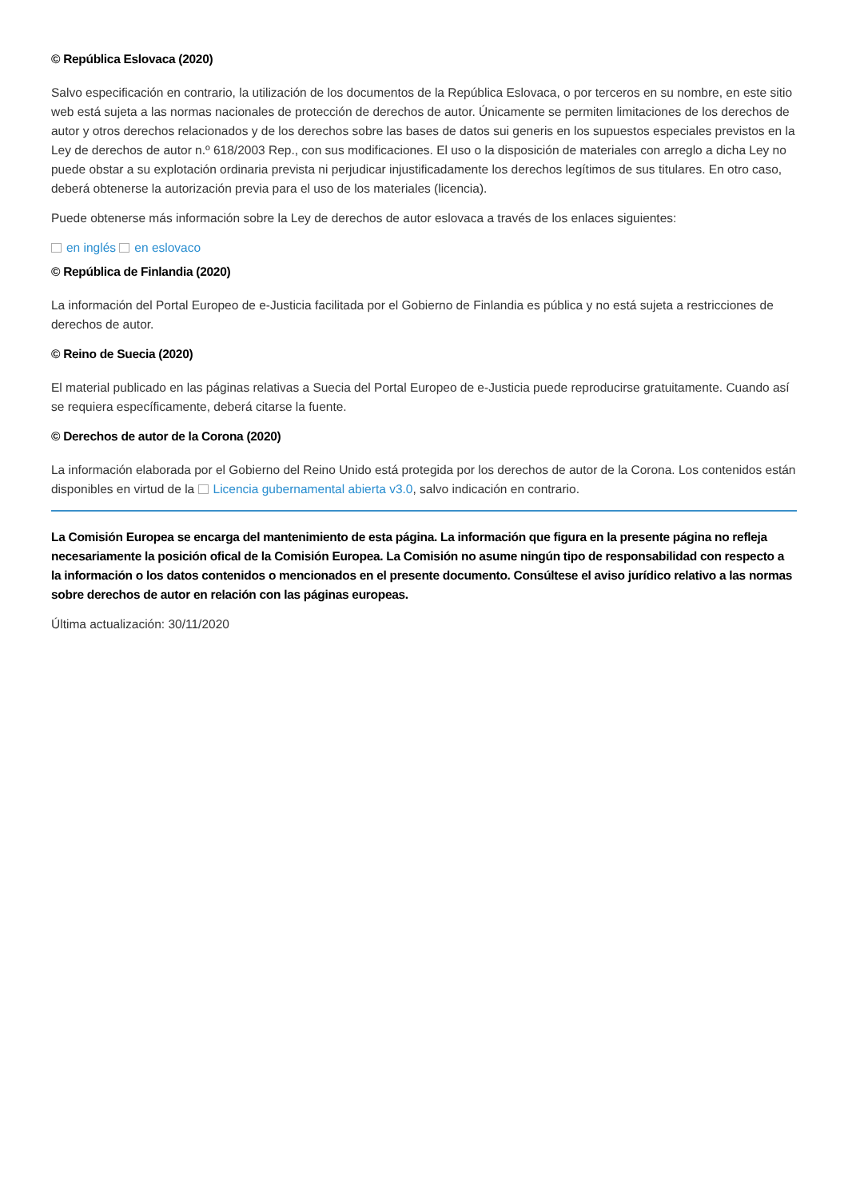© República Eslovaca (2020)
Salvo especificación en contrario, la utilización de los documentos de la República Eslovaca, o por terceros en su nombre, en este sitio web está sujeta a las normas nacionales de protección de derechos de autor. Únicamente se permiten limitaciones de los derechos de autor y otros derechos relacionados y de los derechos sobre las bases de datos sui generis en los supuestos especiales previstos en la Ley de derechos de autor n.º 618/2003 Rep., con sus modificaciones. El uso o la disposición de materiales con arreglo a dicha Ley no puede obstar a su explotación ordinaria prevista ni perjudicar injustificadamente los derechos legítimos de sus titulares. En otro caso, deberá obtenerse la autorización previa para el uso de los materiales (licencia).
Puede obtenerse más información sobre la Ley de derechos de autor eslovaca a través de los enlaces siguientes:
en inglés en eslovaco
© República de Finlandia (2020)
La información del Portal Europeo de e-Justicia facilitada por el Gobierno de Finlandia es pública y no está sujeta a restricciones de derechos de autor.
© Reino de Suecia (2020)
El material publicado en las páginas relativas a Suecia del Portal Europeo de e-Justicia puede reproducirse gratuitamente. Cuando así se requiera específicamente, deberá citarse la fuente.
© Derechos de autor de la Corona (2020)
La información elaborada por el Gobierno del Reino Unido está protegida por los derechos de autor de la Corona. Los contenidos están disponibles en virtud de la Licencia gubernamental abierta v3.0, salvo indicación en contrario.
La Comisión Europea se encarga del mantenimiento de esta página. La información que figura en la presente página no refleja necesariamente la posición ofical de la Comisión Europea. La Comisión no asume ningún tipo de responsabilidad con respecto a la información o los datos contenidos o mencionados en el presente documento. Consúltese el aviso jurídico relativo a las normas sobre derechos de autor en relación con las páginas europeas.
Última actualización: 30/11/2020